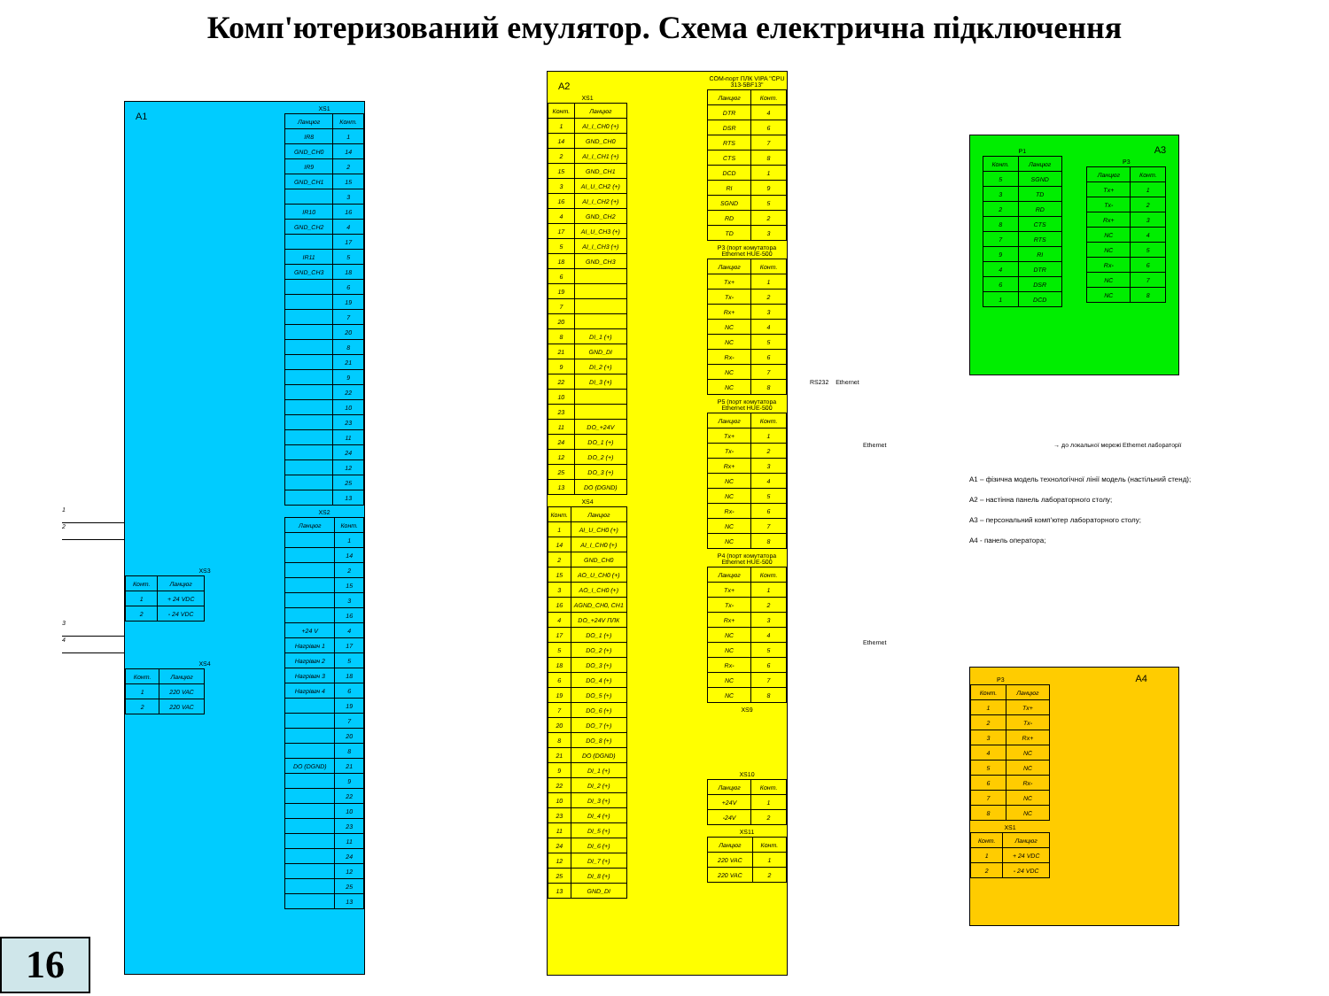Комп'ютеризований емулятор. Схема електрична підключення
1
2
3
4
16
A1
XS3
| Конт. | Ланцюг |
| --- | --- |
| 1 | + 24 VDC |
| 2 | - 24 VDC |
XS4
| Конт. | Ланцюг |
| --- | --- |
| 1 | 220 VAC |
| 2 | 220 VAC |
XS1
| Ланцюг | Конт. |
| --- | --- |
| IR8 | 1 |
| GND_CH0 | 14 |
| IR9 | 2 |
| GND_CH1 | 15 |
| | 3 |
| IR10 | 16 |
| GND_CH2 | 4 |
| | 17 |
| IR11 | 5 |
| GND_CH3 | 18 |
| | 6 |
| | 19 |
| | 7 |
| | 20 |
| | 8 |
| | 21 |
| | 9 |
| | 22 |
| | 10 |
| | 23 |
| | 11 |
| | 24 |
| | 12 |
| | 25 |
| | 13 |
XS2
| Ланцюг | Конт. |
| --- | --- |
| | 1 |
| | 14 |
| | 2 |
| | 15 |
| | 3 |
| | 16 |
| +24 V | 4 |
| Нагрівач 1 | 17 |
| Нагрівач 2 | 5 |
| Нагрівач 3 | 18 |
| Нагрівач 4 | 6 |
| | 19 |
| | 7 |
| | 20 |
| | 8 |
| DO (DGND) | 21 |
| | 9 |
| | 22 |
| | 10 |
| | 23 |
| | 11 |
| | 24 |
| | 12 |
| | 25 |
| | 13 |
A2
XS1
| Конт. | Ланцюг |
| --- | --- |
| 1 | AI_I_CH0 (+) |
| 14 | GND_CH0 |
| 2 | AI_I_CH1 (+) |
| 15 | GND_CH1 |
| 3 | AI_U_CH2 (+) |
| 16 | AI_I_CH2 (+) |
| 4 | GND_CH2 |
| 17 | AI_U_CH3 (+) |
| 5 | AI_I_CH3 (+) |
| 18 | GND_CH3 |
| 6 | |
| 19 | |
| 7 | |
| 20 | |
| 8 | DI_1 (+) |
| 21 | GND_DI |
| 9 | DI_2 (+) |
| 22 | DI_3 (+) |
| 10 | |
| 23 | |
| 11 | DO_+24V |
| 24 | DO_1 (+) |
| 12 | DO_2 (+) |
| 25 | DO_3 (+) |
| 13 | DO (DGND) |
XS4
| Конт. | Ланцюг |
| --- | --- |
| 1 | AI_U_CH0 (+) |
| 14 | AI_I_CH0 (+) |
| 2 | GND_CH0 |
| 15 | AO_U_CH0 (+) |
| 3 | AO_I_CH0 (+) |
| 16 | AGND_CH0, CH1 |
| 4 | DO_+24V ПЛК |
| 17 | DO_1 (+) |
| 5 | DO_2 (+) |
| 18 | DO_3 (+) |
| 6 | DO_4 (+) |
| 19 | DO_5 (+) |
| 7 | DO_6 (+) |
| 20 | DO_7 (+) |
| 8 | DO_8 (+) |
| 21 | DO (DGND) |
| 9 | DI_1 (+) |
| 22 | DI_2 (+) |
| 10 | DI_3 (+) |
| 23 | DI_4 (+) |
| 11 | DI_5 (+) |
| 24 | DI_6 (+) |
| 12 | DI_7 (+) |
| 25 | DI_8 (+) |
| 13 | GND_DI |
COM-порт ПЛК VIPA "CPU 313-5BF13"
| Ланцюг | Конт. |
| --- | --- |
| DTR | 4 |
| DSR | 6 |
| RTS | 7 |
| CTS | 8 |
| DCD | 1 |
| RI | 9 |
| SGND | 5 |
| RD | 2 |
| TD | 3 |
P3 (порт комутатора Ethernet HUE-500
| Ланцюг | Конт. |
| --- | --- |
| Tx+ | 1 |
| Tx- | 2 |
| Rx+ | 3 |
| NC | 4 |
| NC | 5 |
| Rx- | 6 |
| NC | 7 |
| NC | 8 |
P5 (порт комутатора Ethernet HUE-500
| Ланцюг | Конт. |
| --- | --- |
| Tx+ | 1 |
| Tx- | 2 |
| Rx+ | 3 |
| NC | 4 |
| NC | 5 |
| Rx- | 6 |
| NC | 7 |
| NC | 8 |
P4 (порт комутатора Ethernet HUE-500
| Ланцюг | Конт. |
| --- | --- |
| Tx+ | 1 |
| Tx- | 2 |
| Rx+ | 3 |
| NC | 4 |
| NC | 5 |
| Rx- | 6 |
| NC | 7 |
| NC | 8 |
XS9
XS10
| Ланцюг | Конт. |
| --- | --- |
| +24V | 1 |
| -24V | 2 |
XS11
| Ланцюг | Конт. |
| --- | --- |
| 220 VAC | 1 |
| 220 VAC | 2 |
P1
| Конт. | Ланцюг |
| --- | --- |
| 5 | SGND |
| 3 | TD |
| 2 | RD |
| 8 | CTS |
| 7 | RTS |
| 9 | RI |
| 4 | DTR |
| 6 | DSR |
| 1 | DCD |
A3
P3
| Ланцюг | Конт. |
| --- | --- |
| Tx+ | 1 |
| Tx- | 2 |
| Rx+ | 3 |
| NC | 4 |
| NC | 5 |
| Rx- | 6 |
| NC | 7 |
| NC | 8 |
RS232 Ethernet
Ethernet → до локальної мережі Ethernet лабораторії
A1 – фізична модель технологічної лінії модель (настільний стенд);
A2 – настінна панель лабораторного столу;
A3 – персональний комп'ютер лабораторного столу;
A4 - панель оператора;
Ethernet
P3
A4
| Конт. | Ланцюг |
| --- | --- |
| 1 | Tx+ |
| 2 | Tx- |
| 3 | Rx+ |
| 4 | NC |
| 5 | NC |
| 6 | Rx- |
| 7 | NC |
| 8 | NC |
XS1
| Конт. | Ланцюг |
| --- | --- |
| 1 | + 24 VDC |
| 2 | - 24 VDC |